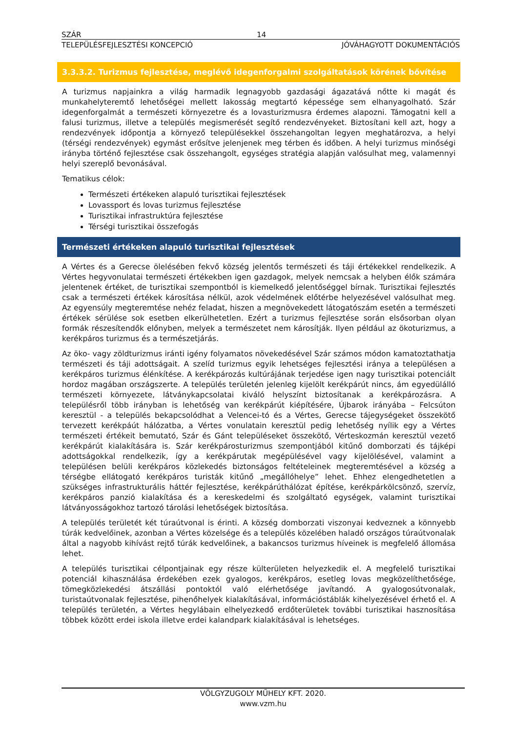SZÁR 14
TELEPÜLÉSFEJLESZTÉSI KONCEPCIÓ JÓVÁHAGYOTT DOKUMENTÁCIÓS
3.3.3.2. Turizmus fejlesztése, meglévő idegenforgalmi szolgáltatások körének bővítése
A turizmus napjainkra a világ harmadik legnagyobb gazdasági ágazatává nőtte ki magát és munkahelyteremtő lehetőségei mellett lakosság megtartó képessége sem elhanyagolható. Szár idegenforgalmát a természeti környezetre és a lovasturizmusra érdemes alapozni. Támogatni kell a falusi turizmus, illetve a település megismerését segítő rendezvényeket. Biztosítani kell azt, hogy a rendezvények időpontja a környező településekkel összehangoltan legyen meghatározva, a helyi (térségi rendezvények) egymást erősítve jelenjenek meg térben és időben. A helyi turizmus minőségi irányba történő fejlesztése csak összehangolt, egységes stratégia alapján valósulhat meg, valamennyi helyi szereplő bevonásával.
Tematikus célok:
Természeti értékeken alapuló turisztikai fejlesztések
Lovassport és lovas turizmus fejlesztése
Turisztikai infrastruktúra fejlesztése
Térségi turisztikai összefogás
Természeti értékeken alapuló turisztikai fejlesztések
A Vértes és a Gerecse ölelésében fekvő község jelentős természeti és táji értékekkel rendelkezik. A Vértes hegyvonulatai természeti értékekben igen gazdagok, melyek nemcsak a helyben élők számára jelentenek értéket, de turisztikai szempontból is kiemelkedő jelentőséggel bírnak. Turisztikai fejlesztés csak a természeti értékek károsítása nélkül, azok védelmének előtérbe helyezésével valósulhat meg. Az egyensúly megteremtése nehéz feladat, hiszen a megnövekedett látogatószám esetén a természeti értékek sérülése sok esetben elkerülhetetlen. Ezért a turizmus fejlesztése során elsősorban olyan formák részesítendők előnyben, melyek a természetet nem károsítják. Ilyen például az ökoturizmus, a kerékpáros turizmus és a természetjárás.
Az öko- vagy zöldturizmus iránti igény folyamatos növekedésével Szár számos módon kamatoztathatja természeti és táji adottságait. A szelíd turizmus egyik lehetséges fejlesztési iránya a településen a kerékpáros turizmus élénkítése. A kerékpározás kultúrájának terjedése igen nagy turisztikai potenciált hordoz magában országszerte. A település területén jelenleg kijelölt kerékpárút nincs, ám egyedülálló természeti környezete, látványkapcsolatai kiváló helyszínt biztosítanak a kerékpározásra. A településről több irányban is lehetőség van kerékpárút kiépítésére, Újbarok irányába – Felcsúton keresztül - a település bekapcsolódhat a Velencei-tó és a Vértes, Gerecse tájegységeket összekötő tervezett kerékpáút hálózatba, a Vértes vonulatain keresztül pedig lehetőség nyílik egy a Vértes természeti értékeit bemutató, Szár és Gánt településeket összekötő, Vérteskozmán keresztül vezető kerékpárút kialakítására is. Szár kerékpárosturizmus szempontjából kitűnő domborzati és tájképi adottságokkal rendelkezik, így a kerékpárutak megépülésével vagy kijelölésével, valamint a településen belüli kerékpáros közlekedés biztonságos feltételeinek megteremtésével a község a térségbe ellátogató kerékpáros turisták kitűnő „megállóhelye” lehet. Ehhez elengedhetetlen a szükséges infrastrukturális háttér fejlesztése, kerékpárúthálózat építése, kerékpárkölcsönző, szervíz, kerékpáros panzió kialakítása és a kereskedelmi és szolgáltató egységek, valamint turisztikai látványosságokhoz tartozó tárolási lehetőségek biztosítása.
A település területét két túraútvonal is érinti. A község domborzati viszonyai kedveznek a könnyebb túrák kedvelőinek, azonban a Vértes közelsége és a település közelében haladó országos túraútvonalak által a nagyobb kihívást rejtő túrák kedvelőinek, a bakancsos turizmus híveinek is megfelelő állomása lehet.
A település turisztikai célpontjainak egy része külterületen helyezkedik el. A megfelelő turisztikai potenciál kihasználása érdekében ezek gyalogos, kerékpáros, esetleg lovas megközelíthetősége, tömegközlekedési átszállási pontoktól való elérhetősége javítandó. A gyalogosútvonalak, turistaútvonalak fejlesztése, pihenőhelyek kialakításával, információstáblák kihelyezésével érhető el. A település területén, a Vértes hegylábain elhelyezkedő erdőterületek további turisztikai hasznosítása többek között erdei iskola illetve erdei kalandpark kialakításával is lehetséges.
VÖLGYZUGOLY MŰHELY KFT. 2020.
www.vzm.hu